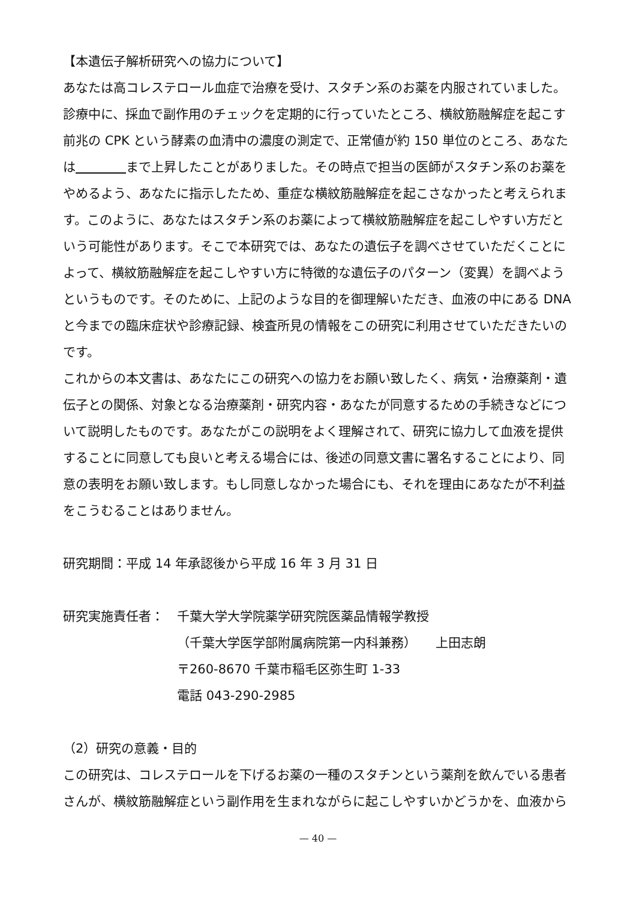【本遺伝子解析研究への協力について】
あなたは高コレステロール血症で治療を受け、スタチン系のお薬を内服されていました。診療中に、採血で副作用のチェックを定期的に行っていたところ、横紋筋融解症を起こす前兆の CPK という酵素の血清中の濃度の測定で、正常値が約 150 単位のところ、あなたは　　　　 まで上昇したことがありました。その時点で担当の医師がスタチン系のお薬をやめるよう、あなたに指示したため、重症な横紋筋融解症を起こさなかったと考えられます。このように、あなたはスタチン系のお薬によって横紋筋融解症を起こしやすい方だという可能性があります。そこで本研究では、あなたの遺伝子を調べさせていただくことによって、横紋筋融解症を起こしやすい方に特徴的な遺伝子のパターン（変異）を調べようというものです。そのために、上記のような目的を御理解いただき、血液の中にある DNA と今までの臨床症状や診療記録、検査所見の情報をこの研究に利用させていただきたいのです。
これからの本文書は、あなたにこの研究への協力をお願い致したく、病気・治療薬剤・遺伝子との関係、対象となる治療薬剤・研究内容・あなたが同意するための手続きなどについて説明したものです。あなたがこの説明をよく理解されて、研究に協力して血液を提供することに同意しても良いと考える場合には、後述の同意文書に署名することにより、同意の表明をお願い致します。もし同意しなかった場合にも、それを理由にあなたが不利益をこうむることはありません。
研究期間：平成 14 年承認後から平成 16 年 3 月 31 日
研究実施責任者： 千葉大学大学院薬学研究院医薬品情報学教授
（千葉大学医学部附属病院第一内科兼務）　　上田志朗
〒260-8670 千葉市稲毛区弥生町 1-33
電話 043-290-2985
（2）研究の意義・目的
この研究は、コレステロールを下げるお薬の一種のスタチンという薬剤を飲んでいる患者さんが、横紋筋融解症という副作用を生まれながらに起こしやすいかどうかを、血液から
— 40 —